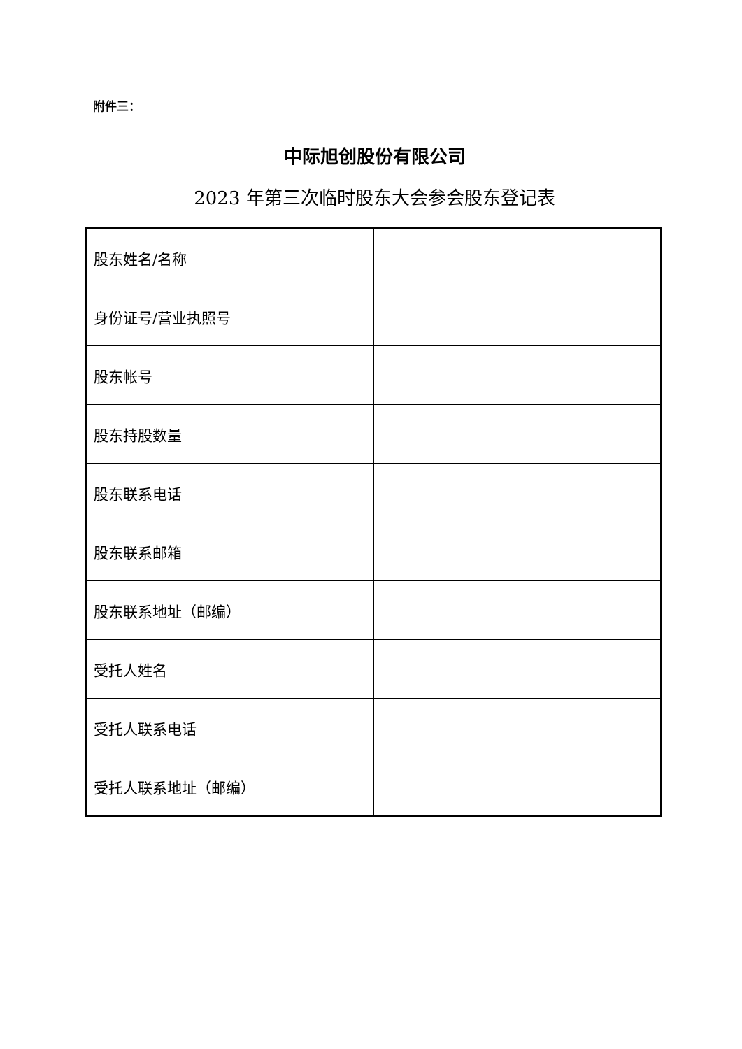附件三：
中际旭创股份有限公司
2023 年第三次临时股东大会参会股东登记表
| 股东姓名/名称 | |
| 身份证号/营业执照号 | |
| 股东帐号 | |
| 股东持股数量 | |
| 股东联系电话 | |
| 股东联系邮箱 | |
| 股东联系地址（邮编） | |
| 受托人姓名 | |
| 受托人联系电话 | |
| 受托人联系地址（邮编） | |